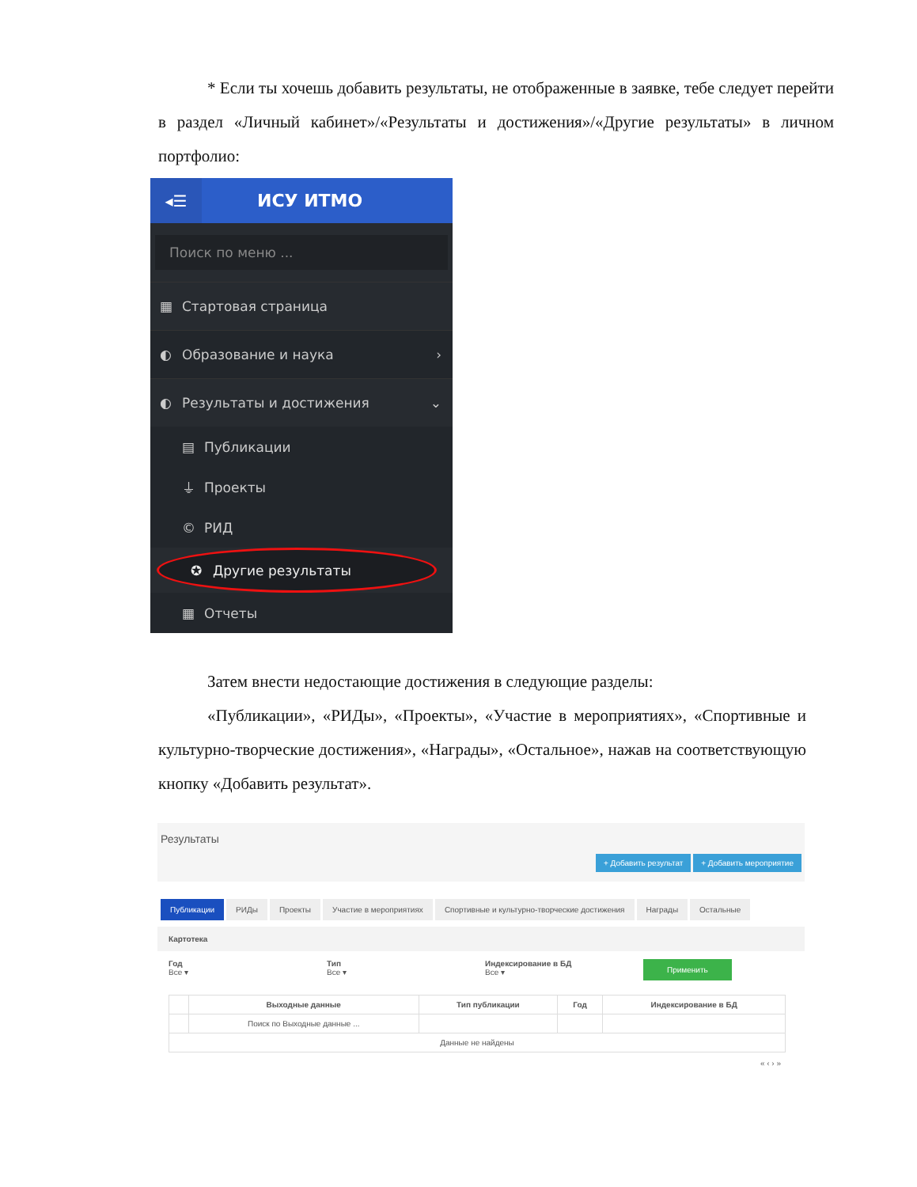* Если ты хочешь добавить результаты, не отображенные в заявке, тебе следует перейти в раздел «Личный кабинет»/«Результаты и достижения»/«Другие результаты» в личном портфолио:
◂☰
ИСУ ИТМО
Поиск по меню ...
▦ Стартовая страница
◐ Образование и наука ›
◐ Результаты и достижения ⌄
▤ Публикации
⏚ Проекты
© РИД
✪ Другие результаты
▦ Отчеты
Затем внести недостающие достижения в следующие разделы:
«Публикации», «РИДы», «Проекты», «Участие в мероприятиях», «Спортивные и культурно-творческие достижения», «Награды», «Остальное», нажав на соответствующую кнопку «Добавить результат».
Результаты
+ Добавить результат + Добавить мероприятие
Публикации РИДы Проекты Участие в мероприятиях Спортивные и культурно-творческие достижения Награды Остальные
Картотека
Год
Все ▾
Тип
Все ▾
Индексирование в БД
Все ▾
Применить
| | Выходные данные | Тип публикации | Год | Индексирование в БД |
| --- | --- | --- | --- | --- |
| | Поиск по Выходные данные ... | | | |
| Данные не найдены | | | | |
« ‹ › »